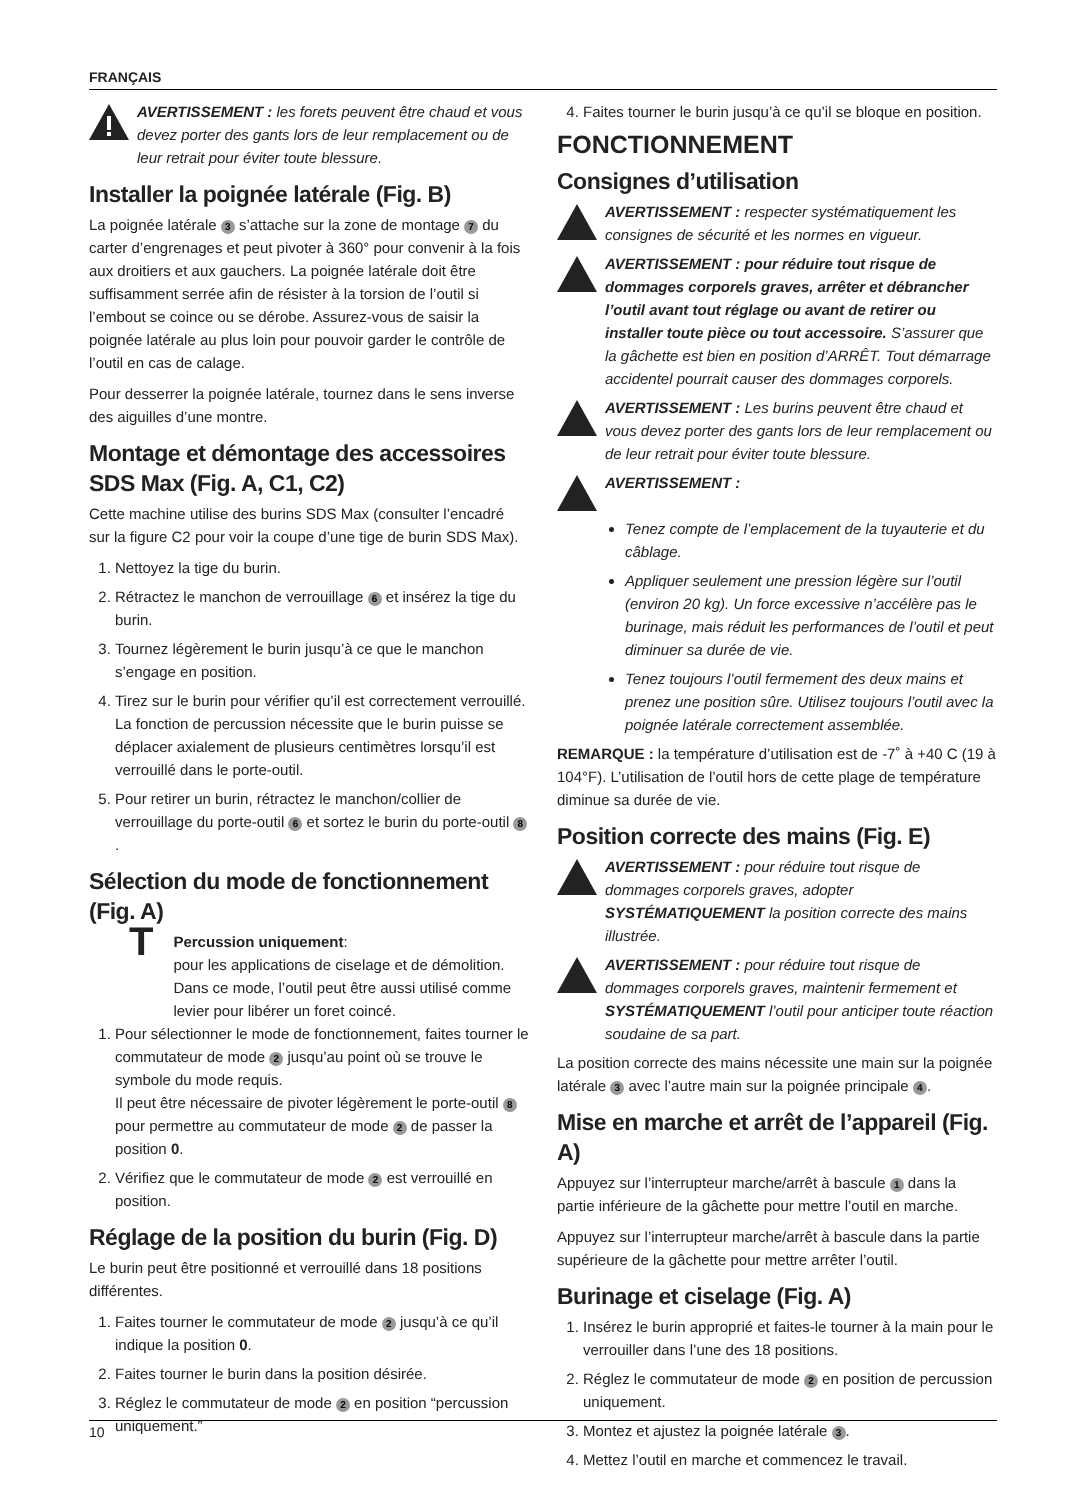FRANÇAIS
AVERTISSEMENT : les forets peuvent être chaud et vous devez porter des gants lors de leur remplacement ou de leur retrait pour éviter toute blessure.
Installer la poignée latérale (Fig. B)
La poignée latérale 3 s’attache sur la zone de montage 7 du carter d’engrenages et peut pivoter à 360° pour convenir à la fois aux droitiers et aux gauchers. La poignée latérale doit être suffisamment serrée afin de résister à la torsion de l’outil si l’embout se coince ou se dérobe. Assurez-vous de saisir la poignée latérale au plus loin pour pouvoir garder le contrôle de l’outil en cas de calage.
Pour desserrer la poignée latérale, tournez dans le sens inverse des aiguilles d’une montre.
Montage et démontage des accessoires SDS Max (Fig. A, C1, C2)
Cette machine utilise des burins SDS Max (consulter l’encadré sur la figure C2 pour voir la coupe d’une tige de burin SDS Max).
1. Nettoyez la tige du burin.
2. Rétractez le manchon de verrouillage 6 et insérez la tige du burin.
3. Tournez légèrement le burin jusqu’à ce que le manchon s’engage en position.
4. Tirez sur le burin pour vérifier qu’il est correctement verrouillé. La fonction de percussion nécessite que le burin puisse se déplacer axialement de plusieurs centimètres lorsqu’il est verrouillé dans le porte-outil.
5. Pour retirer un burin, rétractez le manchon/collier de verrouillage du porte-outil 6 et sortez le burin du porte-outil 8.
Sélection du mode de fonctionnement (Fig. A)
T
Percussion uniquement:
pour les applications de ciselage et de démolition. Dans ce mode, l’outil peut être aussi utilisé comme levier pour libérer un foret coincé.
1. Pour sélectionner le mode de fonctionnement, faites tourner le commutateur de mode 2 jusqu’au point où se trouve le symbole du mode requis.
Il peut être nécessaire de pivoter légèrement le porte-outil 8 pour permettre au commutateur de mode 2 de passer la position 0.
2. Vérifiez que le commutateur de mode 2 est verrouillé en position.
Réglage de la position du burin (Fig. D)
Le burin peut être positionné et verrouillé dans 18 positions différentes.
1. Faites tourner le commutateur de mode 2 jusqu’à ce qu’il indique la position 0.
2. Faites tourner le burin dans la position désirée.
3. Réglez le commutateur de mode 2 en position “percussion uniquement.”
4. Faites tourner le burin jusqu’à ce qu’il se bloque en position.
FONCTIONNEMENT
Consignes d’utilisation
AVERTISSEMENT : respecter systématiquement les consignes de sécurité et les normes en vigueur.
AVERTISSEMENT : pour réduire tout risque de dommages corporels graves, arrêter et débrancher l’outil avant tout réglage ou avant de retirer ou installer toute pièce ou tout accessoire. S’assurer que la gâchette est bien en position d’ARRÊT. Tout démarrage accidentel pourrait causer des dommages corporels.
AVERTISSEMENT : Les burins peuvent être chaud et vous devez porter des gants lors de leur remplacement ou de leur retrait pour éviter toute blessure.
AVERTISSEMENT :
Tenez compte de l’emplacement de la tuyauterie et du câblage.
Appliquer seulement une pression légère sur l’outil (environ 20 kg). Un force excessive n’accélère pas le burinage, mais réduit les performances de l’outil et peut diminuer sa durée de vie.
Tenez toujours l’outil fermement des deux mains et prenez une position sûre. Utilisez toujours l’outil avec la poignée latérale correctement assemblée.
REMARQUE : la température d’utilisation est de -7˚ à +40 C (19 à 104°F). L’utilisation de l’outil hors de cette plage de température diminue sa durée de vie.
Position correcte des mains (Fig. E)
AVERTISSEMENT : pour réduire tout risque de dommages corporels graves, adopter SYSTÉMATIQUEMENT la position correcte des mains illustrée.
AVERTISSEMENT : pour réduire tout risque de dommages corporels graves, maintenir fermement et SYSTÉMATIQUEMENT l’outil pour anticiper toute réaction soudaine de sa part.
La position correcte des mains nécessite une main sur la poignée latérale 3 avec l’autre main sur la poignée principale 4.
Mise en marche et arrêt de l’appareil (Fig. A)
Appuyez sur l’interrupteur marche/arrêt à bascule 1 dans la partie inférieure de la gâchette pour mettre l’outil en marche.
Appuyez sur l’interrupteur marche/arrêt à bascule dans la partie supérieure de la gâchette pour mettre arrêter l’outil.
Burinage et ciselage (Fig. A)
1. Insérez le burin approprié et faites-le tourner à la main pour le verrouiller dans l’une des 18 positions.
2. Réglez le commutateur de mode 2 en position de percussion uniquement.
3. Montez et ajustez la poignée latérale 3.
4. Mettez l’outil en marche et commencez le travail.
10